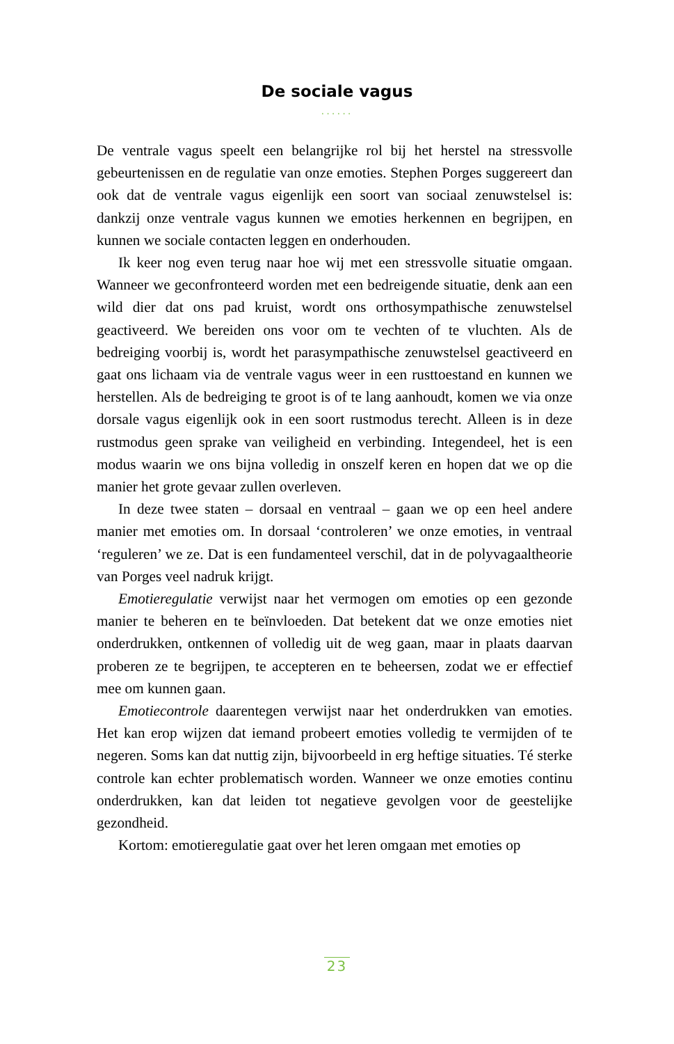De sociale vagus
······
De ventrale vagus speelt een belangrijke rol bij het herstel na stressvolle gebeurtenissen en de regulatie van onze emoties. Stephen Porges suggereert dan ook dat de ventrale vagus eigenlijk een soort van sociaal zenuwstelsel is: dankzij onze ventrale vagus kunnen we emoties herkennen en begrijpen, en kunnen we sociale contacten leggen en onderhouden.
Ik keer nog even terug naar hoe wij met een stressvolle situatie omgaan. Wanneer we geconfronteerd worden met een bedreigende situatie, denk aan een wild dier dat ons pad kruist, wordt ons orthosympathische zenuwstelsel geactiveerd. We bereiden ons voor om te vechten of te vluchten. Als de bedreiging voorbij is, wordt het parasympathische zenuwstelsel geactiveerd en gaat ons lichaam via de ventrale vagus weer in een rusttoestand en kunnen we herstellen. Als de bedreiging te groot is of te lang aanhoudt, komen we via onze dorsale vagus eigenlijk ook in een soort rustmodus terecht. Alleen is in deze rustmodus geen sprake van veiligheid en verbinding. Integendeel, het is een modus waarin we ons bijna volledig in onszelf keren en hopen dat we op die manier het grote gevaar zullen overleven.
In deze twee staten – dorsaal en ventraal – gaan we op een heel andere manier met emoties om. In dorsaal ‘controleren’ we onze emoties, in ventraal ‘reguleren’ we ze. Dat is een fundamenteel verschil, dat in de polyvagaaltheorie van Porges veel nadruk krijgt.
Emotieregulatie verwijst naar het vermogen om emoties op een gezonde manier te beheren en te beïnvloeden. Dat betekent dat we onze emoties niet onderdrukken, ontkennen of volledig uit de weg gaan, maar in plaats daarvan proberen ze te begrijpen, te accepteren en te beheersen, zodat we er effectief mee om kunnen gaan.
Emotiecontrole daarentegen verwijst naar het onderdrukken van emoties. Het kan erop wijzen dat iemand probeert emoties volledig te vermijden of te negeren. Soms kan dat nuttig zijn, bijvoorbeeld in erg heftige situaties. Té sterke controle kan echter problematisch worden. Wanneer we onze emoties continu onderdrukken, kan dat leiden tot negatieve gevolgen voor de geestelijke gezondheid.
Kortom: emotieregulatie gaat over het leren omgaan met emoties op
23